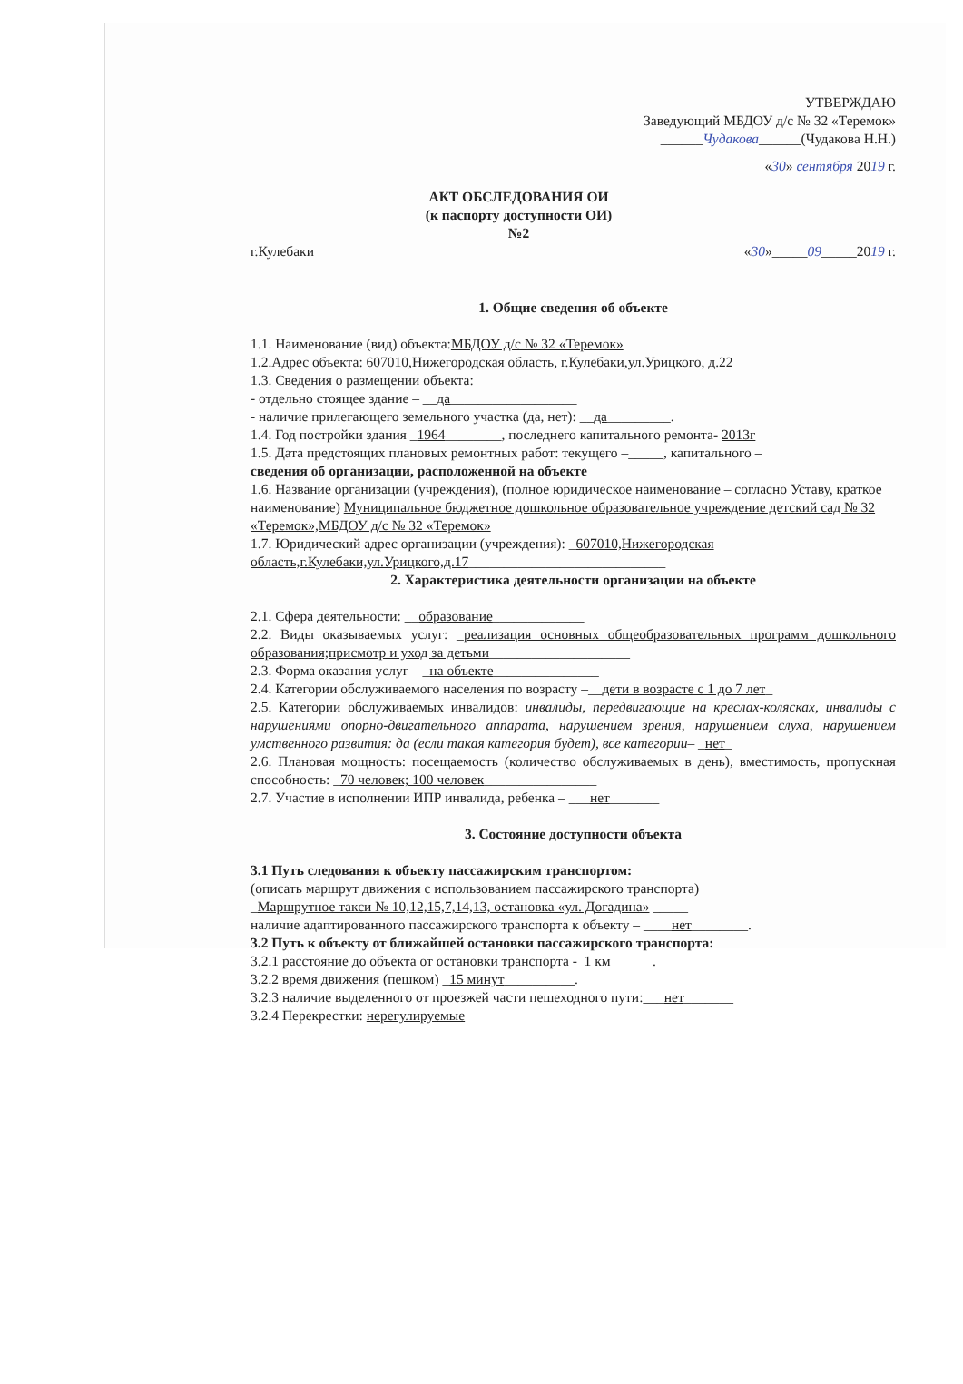УТВЕРЖДАЮ
Заведующий МБДОУ д/с № 32 «Теремок»
______Чудакова______(Чудакова Н.Н.)
«30» сентября 2019 г.
АКТ ОБСЛЕДОВАНИЯ ОИ
(к паспорту доступности ОИ)
№2
г.Кулебаки «30»_____09_____2019 г.
1. Общие сведения об объекте
1.1. Наименование (вид) объекта:МБДОУ д/с № 32 «Теремок»
1.2.Адрес объекта: 607010,Нижегородская область, г.Кулебаки,ул.Урицкого, д.22
1.3. Сведения о размещении объекта:
- отдельно стоящее здание – __да__________________
- наличие прилегающего земельного участка (да, нет): __да_________.
1.4. Год постройки здания _1964________, последнего капитального ремонта- 2013г
1.5. Дата предстоящих плановых ремонтных работ: текущего –_____, капитального –
сведения об организации, расположенной на объекте
1.6. Название организации (учреждения), (полное юридическое наименование – согласно Уставу, краткое наименование) Муниципальное бюджетное дошкольное образовательное учреждение детский сад № 32 «Теремок»,МБДОУ д/с № 32 «Теремок»
1.7. Юридический адрес организации (учреждения): _607010,Нижегородская область,г.Кулебаки,ул.Урицкого,д.17____________________________
2. Характеристика деятельности организации на объекте
2.1. Сфера деятельности: __образование_____________
2.2. Виды оказываемых услуг: _реализация основных общеобразовательных программ дошкольного образования;присмотр и уход за детьми____________________
2.3. Форма оказания услуг – _на объекте_______________
2.4. Категории обслуживаемого населения по возрасту –__дети в возрасте с 1 до 7 лет_
2.5. Категории обслуживаемых инвалидов: инвалиды, передвигающие на креслах-колясках, инвалиды с нарушениями опорно-двигательного аппарата, нарушением зрения, нарушением слуха, нарушением умственного развития: да (если такая категория будет), все категории– _нет_
2.6. Плановая мощность: посещаемость (количество обслуживаемых в день), вместимость, пропускная способность: _70 человек; 100 человек________________
2.7. Участие в исполнении ИПР инвалида, ребенка – ___нет_______
3. Состояние доступности объекта
3.1 Путь следования к объекту пассажирским транспортом:
(описать маршрут движения с использованием пассажирского транспорта)
_Маршрутное такси № 10,12,15,7,14,13, остановка «ул. Догадина» _____
наличие адаптированного пассажирского транспорта к объекту – ____нет________.
3.2 Путь к объекту от ближайшей остановки пассажирского транспорта:
3.2.1 расстояние до объекта от остановки транспорта -_1 км______.
3.2.2 время движения (пешком) _15 минут__________.
3.2.3 наличие выделенного от проезжей части пешеходного пути:___нет_______
3.2.4 Перекрестки: нерегулируемые